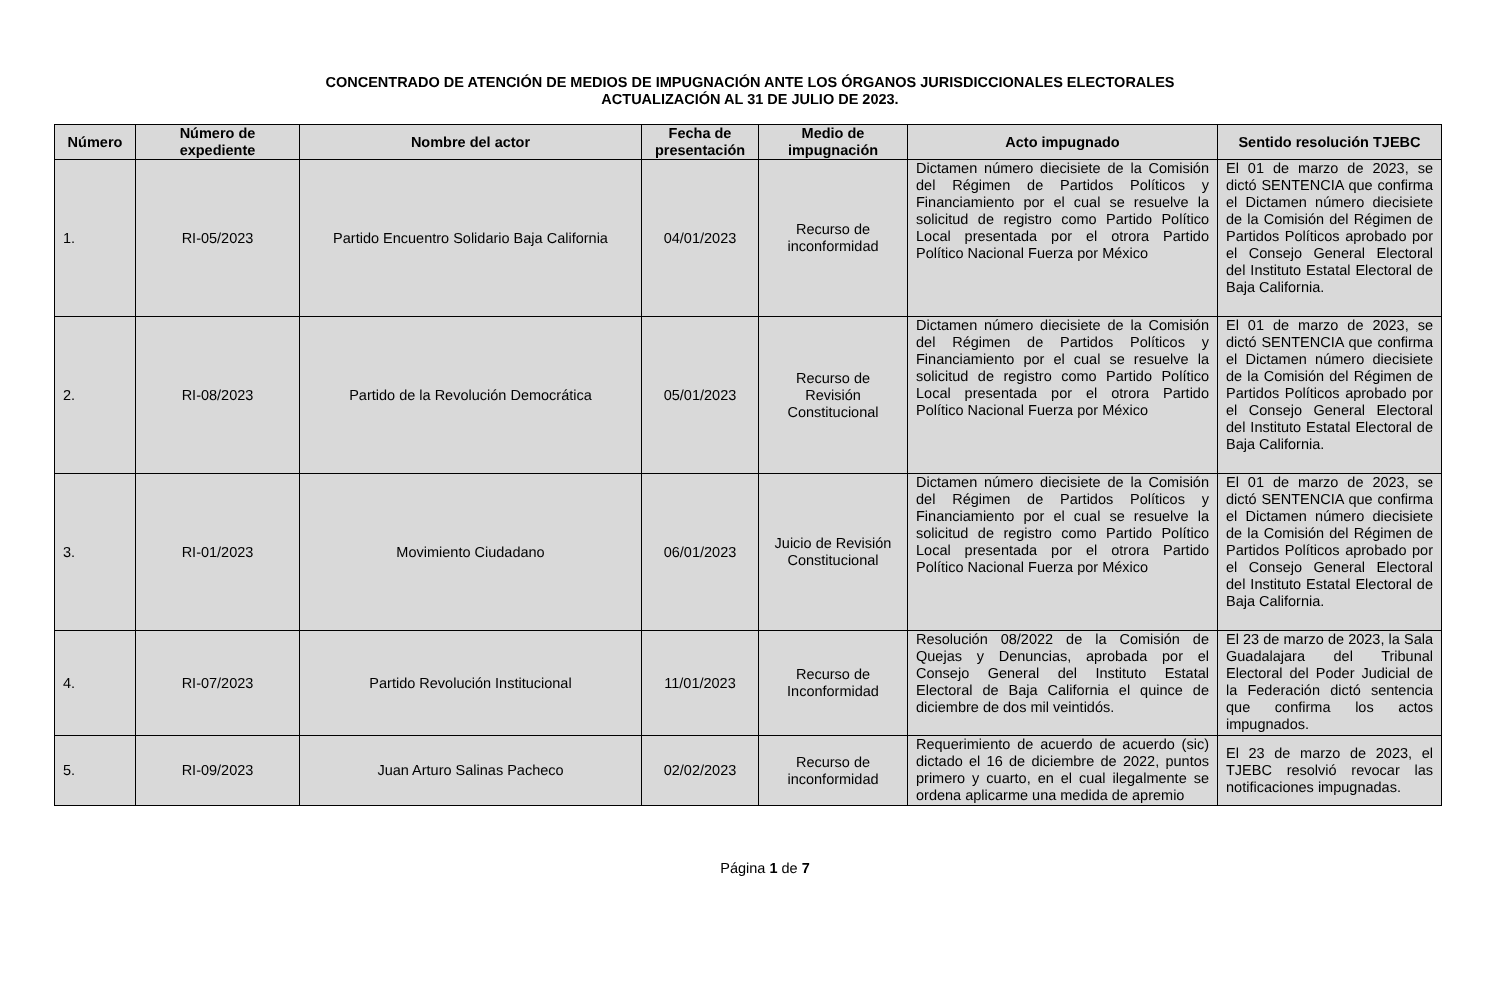CONCENTRADO DE ATENCIÓN DE MEDIOS DE IMPUGNACIÓN ANTE LOS ÓRGANOS JURISDICCIONALES ELECTORALES
ACTUALIZACIÓN AL 31 DE JULIO DE 2023.
| Número | Número de expediente | Nombre del actor | Fecha de presentación | Medio de impugnación | Acto impugnado | Sentido resolución TJEBC |
| --- | --- | --- | --- | --- | --- | --- |
| 1. | RI-05/2023 | Partido Encuentro Solidario Baja California | 04/01/2023 | Recurso de inconformidad | Dictamen número diecisiete de la Comisión del Régimen de Partidos Políticos y Financiamiento por el cual se resuelve la solicitud de registro como Partido Político Local presentada por el otrora Partido Político Nacional Fuerza por México | El 01 de marzo de 2023, se dictó SENTENCIA que confirma el Dictamen número diecisiete de la Comisión del Régimen de Partidos Políticos aprobado por el Consejo General Electoral del Instituto Estatal Electoral de Baja California. |
| 2. | RI-08/2023 | Partido de la Revolución Democrática | 05/01/2023 | Recurso de Revisión Constitucional | Dictamen número diecisiete de la Comisión del Régimen de Partidos Políticos y Financiamiento por el cual se resuelve la solicitud de registro como Partido Político Local presentada por el otrora Partido Político Nacional Fuerza por México | El 01 de marzo de 2023, se dictó SENTENCIA que confirma el Dictamen número diecisiete de la Comisión del Régimen de Partidos Políticos aprobado por el Consejo General Electoral del Instituto Estatal Electoral de Baja California. |
| 3. | RI-01/2023 | Movimiento Ciudadano | 06/01/2023 | Juicio de Revisión Constitucional | Dictamen número diecisiete de la Comisión del Régimen de Partidos Políticos y Financiamiento por el cual se resuelve la solicitud de registro como Partido Político Local presentada por el otrora Partido Político Nacional Fuerza por México | El 01 de marzo de 2023, se dictó SENTENCIA que confirma el Dictamen número diecisiete de la Comisión del Régimen de Partidos Políticos aprobado por el Consejo General Electoral del Instituto Estatal Electoral de Baja California. |
| 4. | RI-07/2023 | Partido Revolución Institucional | 11/01/2023 | Recurso de Inconformidad | Resolución 08/2022 de la Comisión de Quejas y Denuncias, aprobada por el Consejo General del Instituto Estatal Electoral de Baja California el quince de diciembre de dos mil veintidós. | El 23 de marzo de 2023, la Sala Guadalajara del Tribunal Electoral del Poder Judicial de la Federación dictó sentencia que confirma los actos impugnados. |
| 5. | RI-09/2023 | Juan Arturo Salinas Pacheco | 02/02/2023 | Recurso de inconformidad | Requerimiento de acuerdo de acuerdo (sic) dictado el 16 de diciembre de 2022, puntos primero y cuarto, en el cual ilegalmente se ordena aplicarme una medida de apremio | El 23 de marzo de 2023, el TJEBC resolvió revocar las notificaciones impugnadas. |
Página 1 de 7